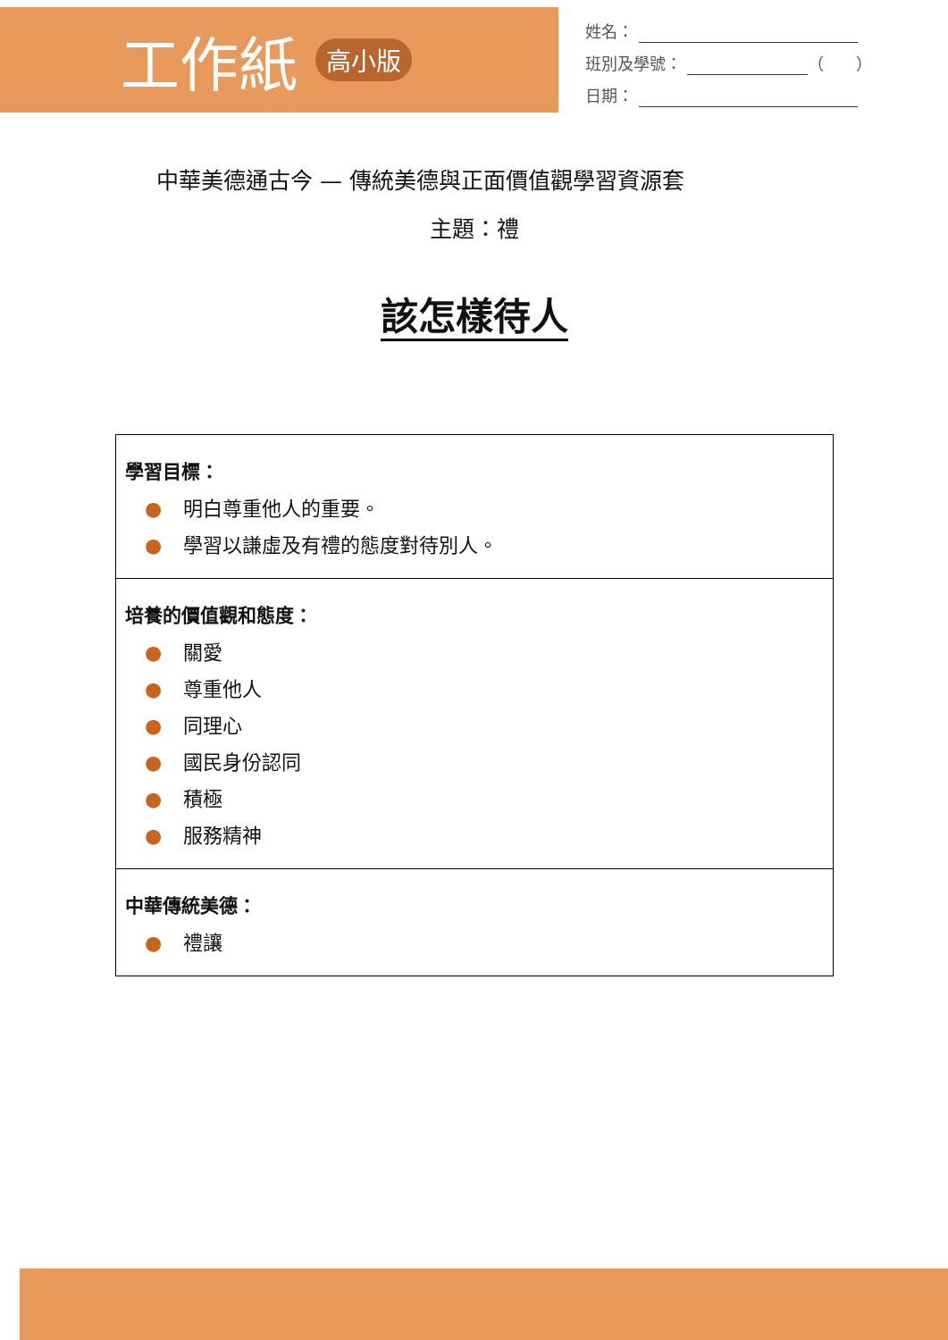工作紙 高小版
姓名：
班別及學號： （　　）
日期：
中華美德通古今 — 傳統美德與正面價值觀學習資源套
主題：禮
該怎樣待人
| 學習目標： ● 明白尊重他人的重要。 ● 學習以謙虛及有禮的態度對待別人。 |
| 培養的價值觀和態度： ● 關愛 ● 尊重他人 ● 同理心 ● 國民身份認同 ● 積極 ● 服務精神 |
| 中華傳統美德： ● 禮讓 |